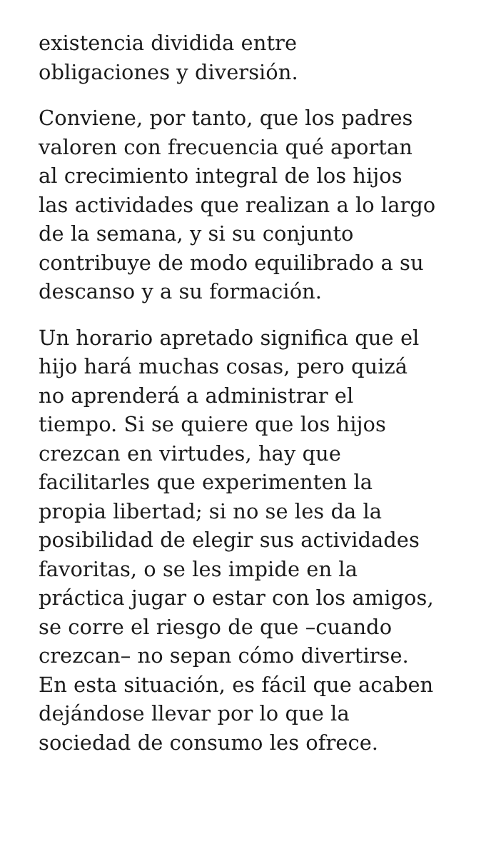existencia dividida entre
obligaciones y diversión.
Conviene, por tanto, que los padres
valoren con frecuencia qué aportan
al crecimiento integral de los hijos
las actividades que realizan a lo largo
de la semana, y si su conjunto
contribuye de modo equilibrado a su
descanso y a su formación.
Un horario apretado significa que el
hijo hará muchas cosas, pero quizá
no aprenderá a administrar el
tiempo. Si se quiere que los hijos
crezcan en virtudes, hay que
facilitarles que experimenten la
propia libertad; si no se les da la
posibilidad de elegir sus actividades
favoritas, o se les impide en la
práctica jugar o estar con los amigos,
se corre el riesgo de que –cuando
crezcan– no sepan cómo divertirse.
En esta situación, es fácil que acaben
dejándose llevar por lo que la
sociedad de consumo les ofrece.